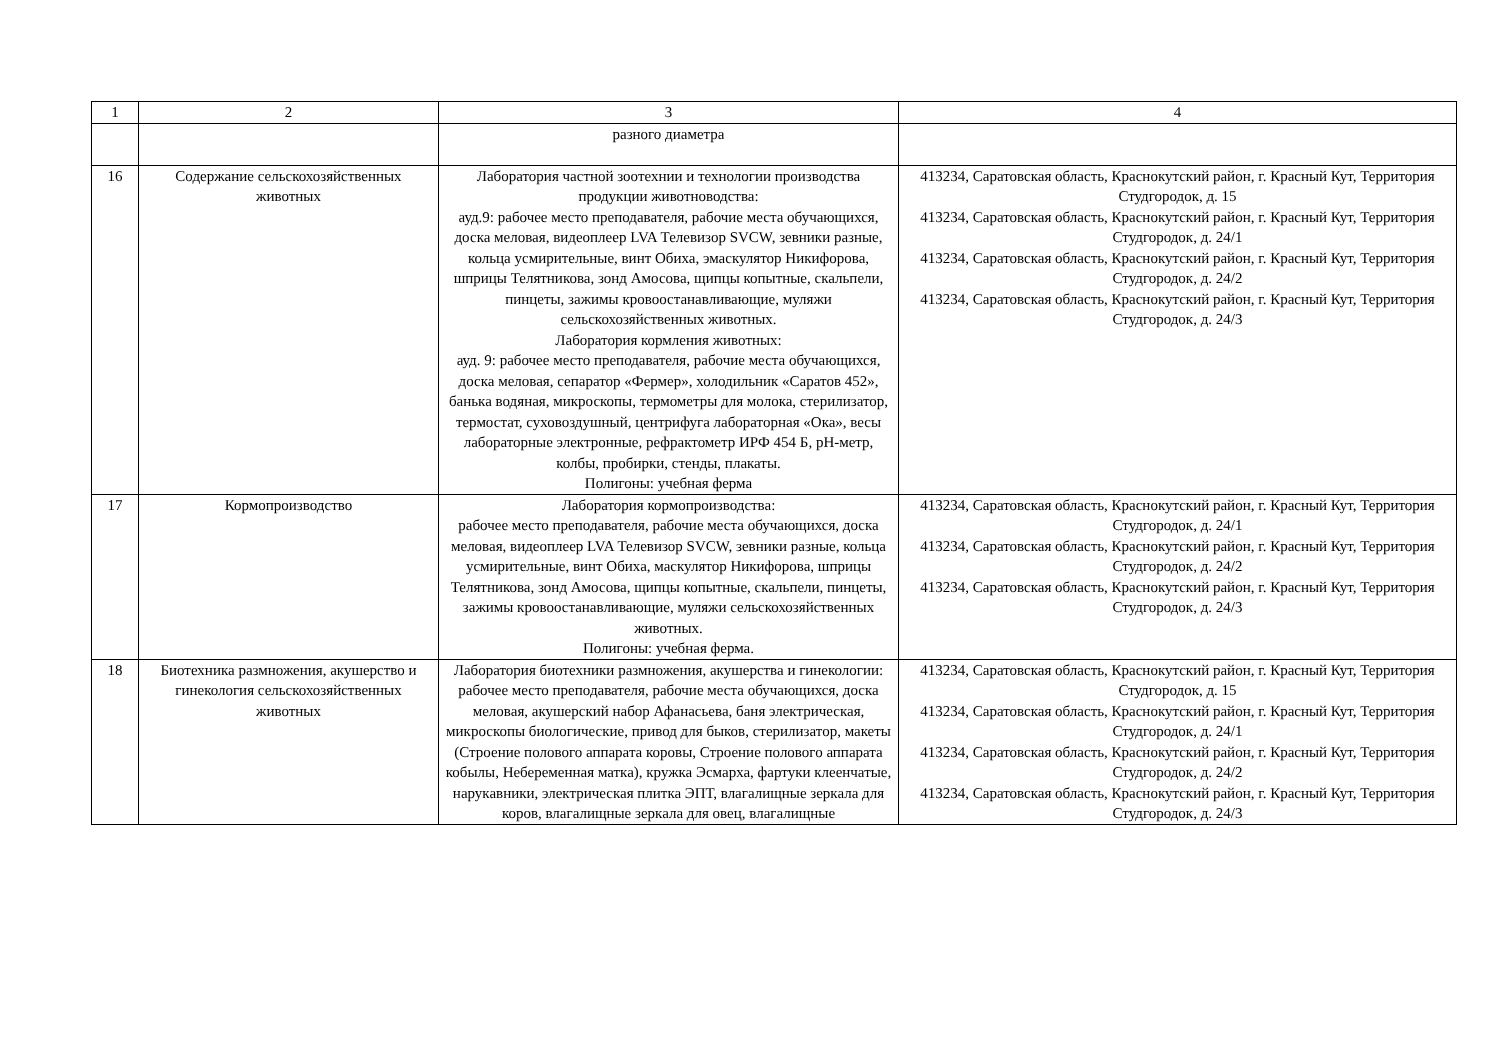| 1 | 2 | 3 | 4 |
| --- | --- | --- | --- |
| | | разного диаметра | |
| 16 | Содержание сельскохозяйственных животных | Лаборатория частной зоотехнии и технологии производства продукции животноводства: ауд.9: рабочее место преподавателя, рабочие места обучающихся, доска меловая, видеоплеер LVA Телевизор SVCW, зевники разные, кольца усмирительные, винт Обиха, эмаскулятор Никифорова, шприцы Телятникова, зонд Амосова, щипцы копытные, скальпели, пинцеты, зажимы кровоостанавливающие, муляжи сельскохозяйственных животных. Лаборатория кормления животных: ауд. 9: рабочее место преподавателя, рабочие места обучающихся, доска меловая, сепаратор «Фермер», холодильник «Саратов 452», банька водяная, микроскопы, термометры для молока, стерилизатор, термостат, суховоздушный, центрифуга лабораторная «Ока», весы лабораторные электронные, рефрактометр ИРФ 454 Б, pH-метр, колбы, пробирки, стенды, плакаты. Полигоны: учебная ферма | 413234, Саратовская область, Краснокутский район, г. Красный Кут, Территория Студгородок, д. 15 413234, Саратовская область, Краснокутский район, г. Красный Кут, Территория Студгородок, д. 24/1 413234, Саратовская область, Краснокутский район, г. Красный Кут, Территория Студгородок, д. 24/2 413234, Саратовская область, Краснокутский район, г. Красный Кут, Территория Студгородок, д. 24/3 |
| 17 | Кормопроизводство | Лаборатория кормопроизводства: рабочее место преподавателя, рабочие места обучающихся, доска меловая, видеоплеер LVA Телевизор SVCW, зевники разные, кольца усмирительные, винт Обиха, маскулятор Никифорова, шприцы Телятникова, зонд Амосова, щипцы копытные, скальпели, пинцеты, зажимы кровоостанавливающие, муляжи сельскохозяйственных животных. Полигоны: учебная ферма. | 413234, Саратовская область, Краснокутский район, г. Красный Кут, Территория Студгородок, д. 24/1 413234, Саратовская область, Краснокутский район, г. Красный Кут, Территория Студгородок, д. 24/2 413234, Саратовская область, Краснокутский район, г. Красный Кут, Территория Студгородок, д. 24/3 |
| 18 | Биотехника размножения, акушерство и гинекология сельскохозяйственных животных | Лаборатория биотехники размножения, акушерства и гинекологии: рабочее место преподавателя, рабочие места обучающихся, доска меловая, акушерский набор Афанасьева, баня электрическая, микроскопы биологические, привод для быков, стерилизатор, макеты (Строение полового аппарата коровы, Строение полового аппарата кобылы, Небеременная матка), кружка Эсмарха, фартуки клеенчатые, нарукавники, электрическая плитка ЭПТ, влагалищные зеркала для коров, влагалищные зеркала для овец, влагалищные | 413234, Саратовская область, Краснокутский район, г. Красный Кут, Территория Студгородок, д. 15 413234, Саратовская область, Краснокутский район, г. Красный Кут, Территория Студгородок, д. 24/1 413234, Саратовская область, Краснокутский район, г. Красный Кут, Территория Студгородок, д. 24/2 413234, Саратовская область, Краснокутский район, г. Красный Кут, Территория Студгородок, д. 24/3 |